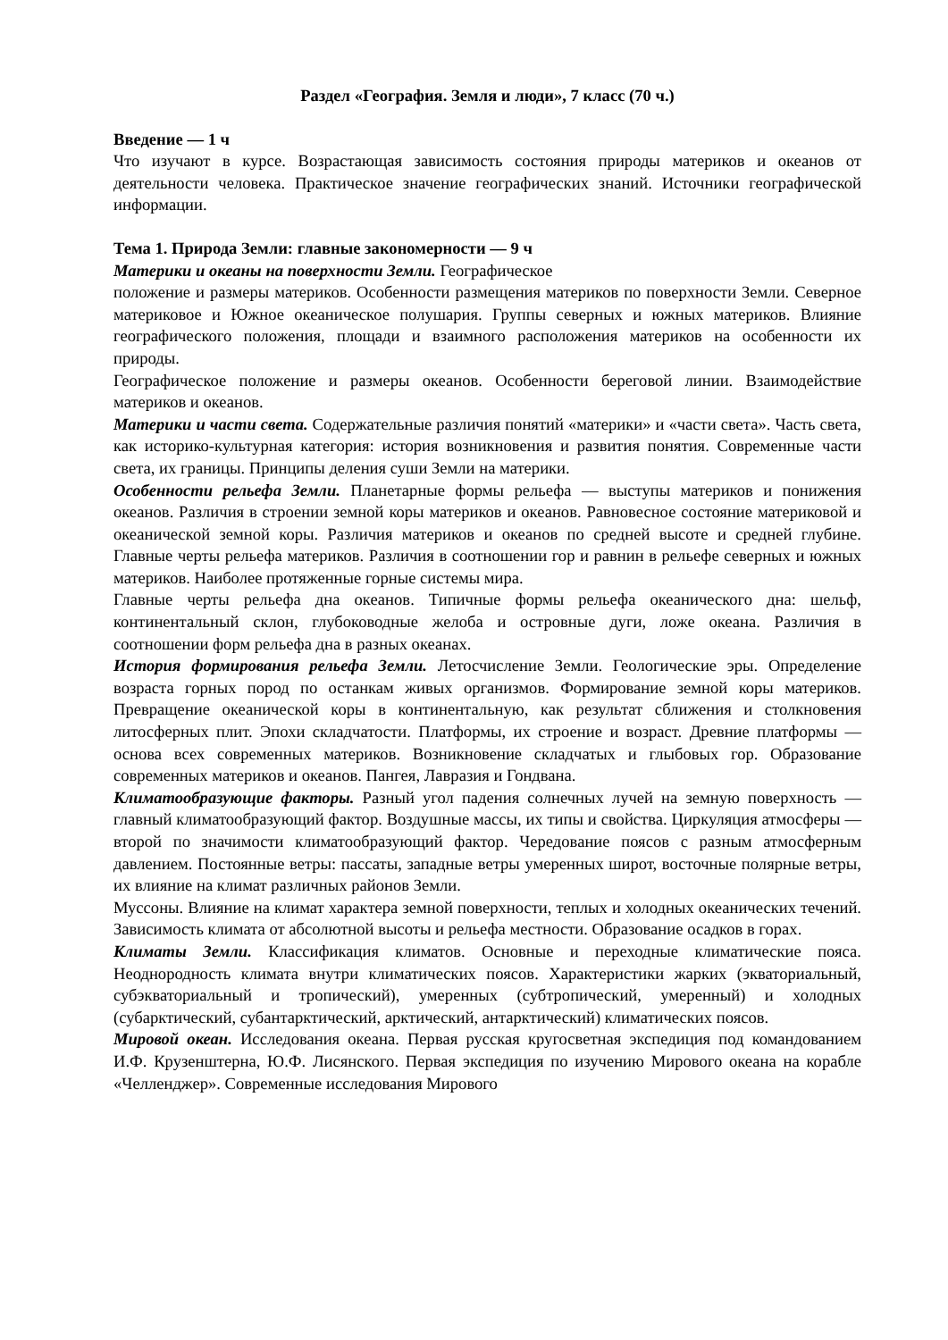Раздел «География. Земля и люди», 7 класс (70 ч.)
Введение — 1 ч
Что изучают в курсе. Возрастающая зависимость состояния природы материков и океанов от деятельности человека. Практическое значение географических знаний. Источники географической информации.
Тема 1. Природа Земли: главные закономерности — 9 ч
Материки и океаны на поверхности Земли. Географическое
положение и размеры материков. Особенности размещения материков по поверхности Земли. Северное материковое и Южное океаническое полушария. Группы северных и южных материков. Влияние географического положения, площади и взаимного расположения материков на особенности их природы.
Географическое положение и размеры океанов. Особенности береговой линии. Взаимодействие материков и океанов.
Материки и части света. Содержательные различия понятий «материки» и «части света». Часть света, как историко-культурная категория: история возникновения и развития понятия. Современные части света, их границы. Принципы деления суши Земли на материки.
Особенности рельефа Земли. Планетарные формы рельефа — выступы материков и понижения океанов. Различия в строении земной коры материков и океанов. Равновесное состояние материковой и океанической земной коры. Различия материков и океанов по средней высоте и средней глубине. Главные черты рельефа материков. Различия в соотношении гор и равнин в рельефе северных и южных материков. Наиболее протяженные горные системы мира.
Главные черты рельефа дна океанов. Типичные формы рельефа океанического дна: шельф, континентальный склон, глубоководные желоба и островные дуги, ложе океана. Различия в соотношении форм рельефа дна в разных океанах.
История формирования рельефа Земли. Летосчисление Земли. Геологические эры. Определение возраста горных пород по останкам живых организмов. Формирование земной коры материков. Превращение океанической коры в континентальную, как результат сближения и столкновения литосферных плит. Эпохи складчатости. Платформы, их строение и возраст. Древние платформы — основа всех современных материков. Возникновение складчатых и глыбовых гор. Образование современных материков и океанов. Пангея, Лавразия и Гондвана.
Климатообразующие факторы. Разный угол падения солнечных лучей на земную поверхность — главный климатообразующий фактор. Воздушные массы, их типы и свойства. Циркуляция атмосферы — второй по значимости климатообразующий фактор. Чередование поясов с разным атмосферным давлением. Постоянные ветры: пассаты, западные ветры умеренных широт, восточные полярные ветры, их влияние на климат различных районов Земли.
Муссоны. Влияние на климат характера земной поверхности, теплых и холодных океанических течений. Зависимость климата от абсолютной высоты и рельефа местности. Образование осадков в горах.
Климаты Земли. Классификация климатов. Основные и переходные климатические пояса. Неоднородность климата внутри климатических поясов. Характеристики жарких (экваториальный, субэкваториальный и тропический), умеренных (субтропический, умеренный) и холодных (субарктический, субантарктический, арктический, антарктический) климатических поясов.
Мировой океан. Исследования океана. Первая русская кругосветная экспедиция под командованием И.Ф. Крузенштерна, Ю.Ф. Лисянского. Первая экспедиция по изучению Мирового океана на корабле «Челленджер». Современные исследования Мирового